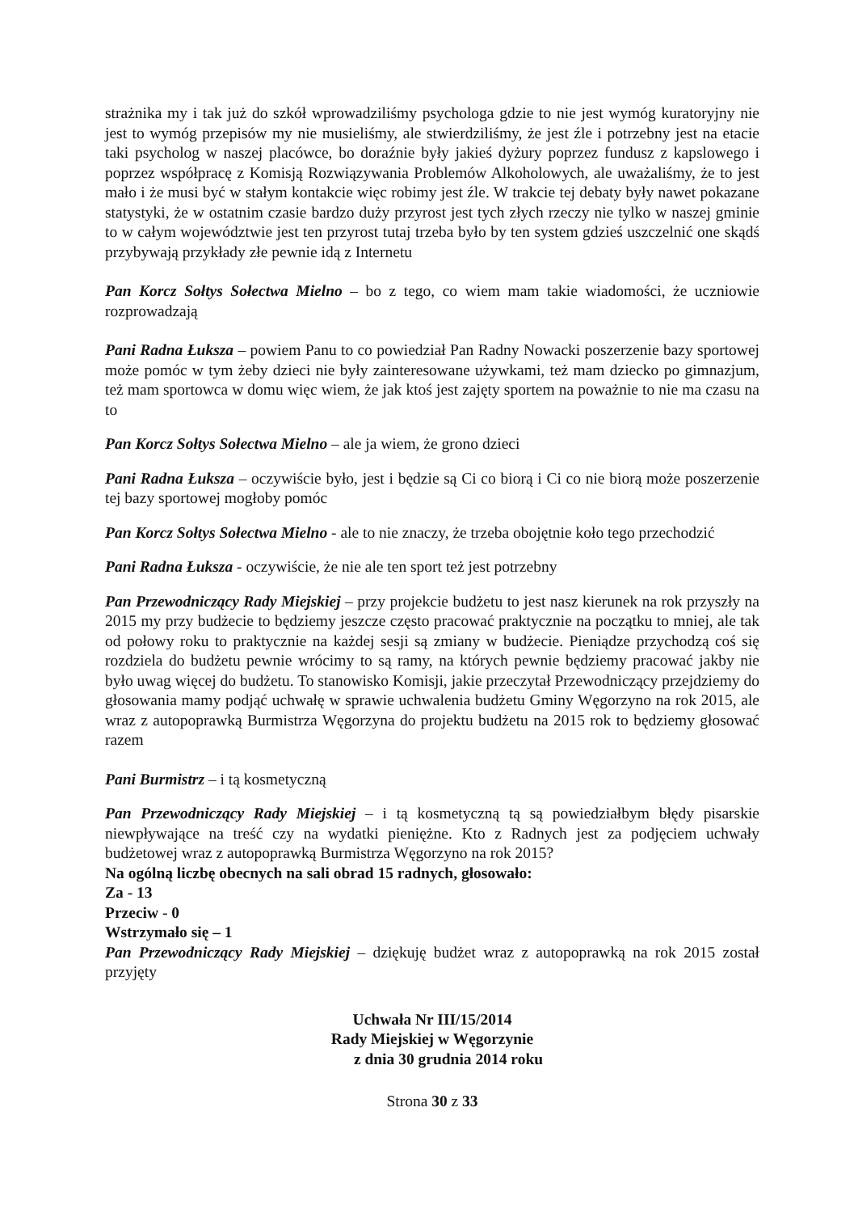strażnika my i tak już do szkół wprowadziliśmy psychologa gdzie to nie jest wymóg kuratoryjny nie jest to wymóg przepisów my nie musieliśmy, ale stwierdziliśmy, że jest źle i potrzebny jest na etacie taki psycholog w naszej placówce, bo doraźnie były jakieś dyżury poprzez fundusz z kapslowego i poprzez współpracę z Komisją Rozwiązywania Problemów Alkoholowych, ale uważaliśmy, że to jest mało i że musi być w stałym kontakcie więc robimy jest źle. W trakcie tej debaty były nawet pokazane statystyki, że w ostatnim czasie bardzo duży przyrost jest tych złych rzeczy nie tylko w naszej gminie to w całym województwie jest ten przyrost tutaj trzeba było by ten system gdzieś uszczelnić one skądś przybywają przykłady złe pewnie idą z Internetu
Pan Korcz Sołtys Sołectwa Mielno – bo z tego, co wiem mam takie wiadomości, że uczniowie rozprowadzają
Pani Radna Łuksza – powiem Panu to co powiedział Pan Radny Nowacki poszerzenie bazy sportowej może pomóc w tym żeby dzieci nie były zainteresowane używkami, też mam dziecko po gimnazjum, też mam sportowca w domu więc wiem, że jak ktoś jest zajęty sportem na poważnie to nie ma czasu na to
Pan Korcz Sołtys Sołectwa Mielno – ale ja wiem, że grono dzieci
Pani Radna Łuksza – oczywiście było, jest i będzie są Ci co biorą i Ci co nie biorą może poszerzenie tej bazy sportowej mogłoby pomóc
Pan Korcz Sołtys Sołectwa Mielno - ale to nie znaczy, że trzeba obojętnie koło tego przechodzić
Pani Radna Łuksza - oczywiście, że nie ale ten sport też jest potrzebny
Pan Przewodniczący Rady Miejskiej – przy projekcie budżetu to jest nasz kierunek na rok przyszły na 2015 my przy budżecie to będziemy jeszcze często pracować praktycznie na początku to mniej, ale tak od połowy roku to praktycznie na każdej sesji są zmiany w budżecie. Pieniądze przychodzą coś się rozdziela do budżetu pewnie wrócimy to są ramy, na których pewnie będziemy pracować jakby nie było uwag więcej do budżetu. To stanowisko Komisji, jakie przeczytał Przewodniczący przejdziemy do głosowania mamy podjąć uchwałę w sprawie uchwalenia budżetu Gminy Węgorzyno na rok 2015, ale wraz z autopoprawką Burmistrza Węgorzyna do projektu budżetu na 2015 rok to będziemy głosować razem
Pani Burmistrz – i tą kosmetyczną
Pan Przewodniczący Rady Miejskiej – i tą kosmetyczną tą są powiedziałbym błędy pisarskie niewpływające na treść czy na wydatki pieniężne. Kto z Radnych jest za podjęciem uchwały budżetowej wraz z autopoprawką Burmistrza Węgorzyno na rok 2015?
Na ogólną liczbę obecnych na sali obrad 15 radnych, głosowało:
Za - 13
Przeciw - 0
Wstrzymało się – 1
Pan Przewodniczący Rady Miejskiej – dziękuję budżet wraz z autopoprawką na rok 2015 został przyjęty
Uchwała Nr III/15/2014
Rady Miejskiej w Węgorzynie
z dnia 30 grudnia 2014 roku
Strona 30 z 33